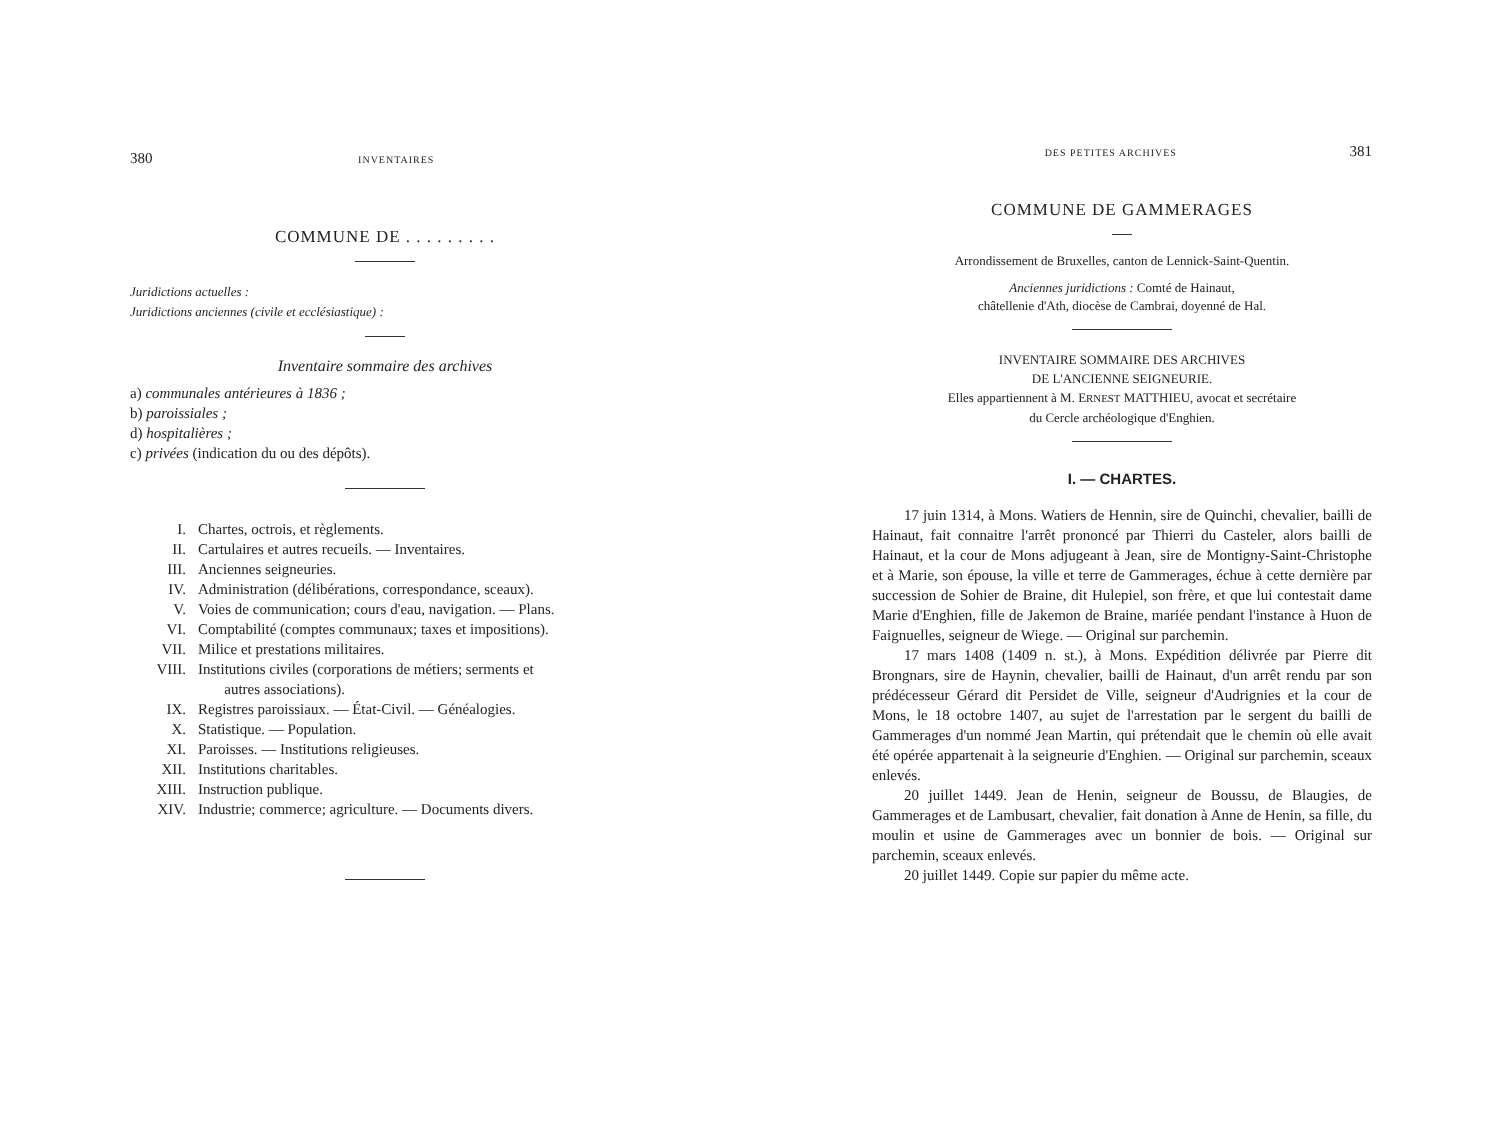380 INVENTAIRES
COMMUNE DE . . . . . . . . .
Juridictions actuelles :
Juridictions anciennes (civile et ecclésiastique) :
Inventaire sommaire des archives
a) communales antérieures à 1836 ;
b) paroissiales ;
d) hospitalières ;
c) privées (indication du ou des dépôts).
| I. | Chartes, octrois, et règlements. |
| II. | Cartulaires et autres recueils. — Inventaires. |
| III. | Anciennes seigneuries. |
| IV. | Administration (délibérations, correspondance, sceaux). |
| V. | Voies de communication; cours d'eau, navigation. — Plans. |
| VI. | Comptabilité (comptes communaux; taxes et impositions). |
| VII. | Milice et prestations militaires. |
| VIII. | Institutions civiles (corporations de métiers; serments et autres associations). |
| IX. | Registres paroissiaux. — État-Civil. — Généalogies. |
| X. | Statistique. — Population. |
| XI. | Paroisses. — Institutions religieuses. |
| XII. | Institutions charitables. |
| XIII. | Instruction publique. |
| XIV. | Industrie; commerce; agriculture. — Documents divers. |
DES PETITES ARCHIVES 381
COMMUNE DE GAMMERAGES
Arrondissement de Bruxelles, canton de Lennick-Saint-Quentin.
Anciennes juridictions : Comté de Hainaut,
châtellenie d'Ath, diocèse de Cambrai, doyenné de Hal.
INVENTAIRE SOMMAIRE DES ARCHIVES
DE L'ANCIENNE SEIGNEURIE.
Elles appartiennent à M. ERNEST MATTHIEU, avocat et secrétaire
du Cercle archéologique d'Enghien.
I. — CHARTES.
17 juin 1314, à Mons. Watiers de Hennin, sire de Quinchi, chevalier, bailli de Hainaut, fait connaitre l'arrêt prononcé par Thierri du Casteler, alors bailli de Hainaut, et la cour de Mons adjugeant à Jean, sire de Montigny-Saint-Christophe et à Marie, son épouse, la ville et terre de Gammerages, échue à cette dernière par succession de Sohier de Braine, dit Hulepiel, son frère, et que lui contestait dame Marie d'Enghien, fille de Jakemon de Braine, mariée pendant l'instance à Huon de Faignuelles, seigneur de Wiege. — Original sur parchemin.
17 mars 1408 (1409 n. st.), à Mons. Expédition délivrée par Pierre dit Brongnars, sire de Haynin, chevalier, bailli de Hainaut, d'un arrêt rendu par son prédécesseur Gérard dit Persidet de Ville, seigneur d'Audrignies et la cour de Mons, le 18 octobre 1407, au sujet de l'arrestation par le sergent du bailli de Gammerages d'un nommé Jean Martin, qui prétendait que le chemin où elle avait été opérée appartenait à la seigneurie d'Enghien. — Original sur parchemin, sceaux enlevés.
20 juillet 1449. Jean de Henin, seigneur de Boussu, de Blaugies, de Gammerages et de Lambusart, chevalier, fait donation à Anne de Henin, sa fille, du moulin et usine de Gammerages avec un bonnier de bois. — Original sur parchemin, sceaux enlevés.
20 juillet 1449. Copie sur papier du même acte.